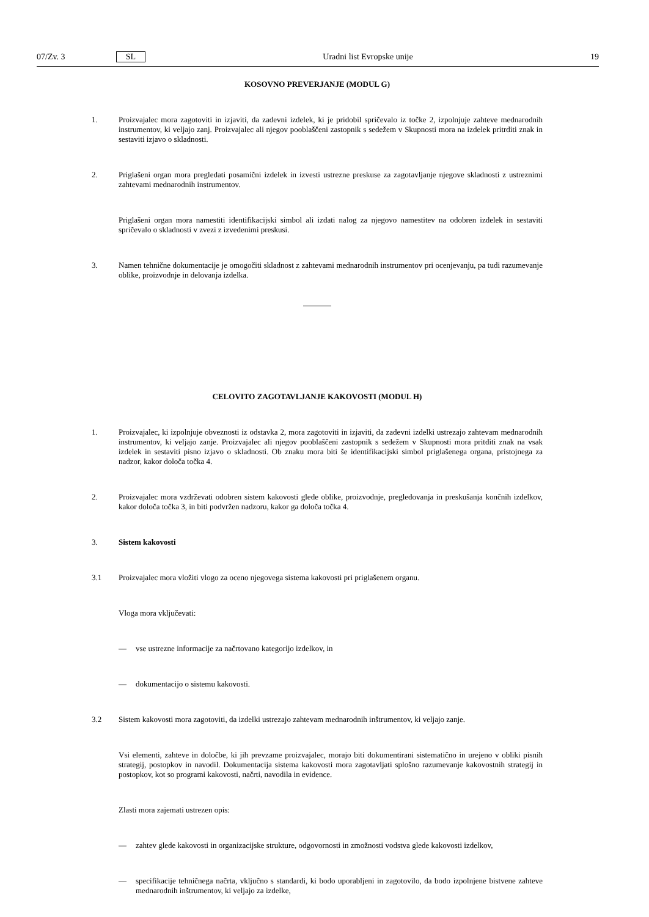07/Zv. 3 SL Uradni list Evropske unije 19
KOSOVNO PREVERJANJE (MODUL G)
1. Proizvajalec mora zagotoviti in izjaviti, da zadevni izdelek, ki je pridobil spričevalo iz točke 2, izpolnjuje zahteve mednarodnih instrumentov, ki veljajo zanj. Proizvajalec ali njegov pooblaščeni zastopnik s sedežem v Skupnosti mora na izdelek pritrditi znak in sestaviti izjavo o skladnosti.
2. Priglašeni organ mora pregledati posamični izdelek in izvesti ustrezne preskuse za zagotavljanje njegove skladnosti z ustreznimi zahtevami mednarodnih instrumentov.
Priglašeni organ mora namestiti identifikacijski simbol ali izdati nalog za njegovo namestitev na odobren izdelek in sestaviti spričevalo o skladnosti v zvezi z izvedenimi preskusi.
3. Namen tehnične dokumentacije je omogočiti skladnost z zahtevami mednarodnih instrumentov pri ocenjevanju, pa tudi razumevanje oblike, proizvodnje in delovanja izdelka.
CELOVITO ZAGOTAVLJANJE KAKOVOSTI (MODUL H)
1. Proizvajalec, ki izpolnjuje obveznosti iz odstavka 2, mora zagotoviti in izjaviti, da zadevni izdelki ustrezajo zahtevam mednarodnih instrumentov, ki veljajo zanje. Proizvajalec ali njegov pooblaščeni zastopnik s sedežem v Skupnosti mora pritditi znak na vsak izdelek in sestaviti pisno izjavo o skladnosti. Ob znaku mora biti še identifikacijski simbol priglašenega organa, pristojnega za nadzor, kakor določa točka 4.
2. Proizvajalec mora vzdrževati odobren sistem kakovosti glede oblike, proizvodnje, pregledovanja in preskušanja končnih izdelkov, kakor določa točka 3, in biti podvržen nadzoru, kakor ga določa točka 4.
3. Sistem kakovosti
3.1 Proizvajalec mora vložiti vlogo za oceno njegovega sistema kakovosti pri priglašenem organu.
Vloga mora vključevati:
— vse ustrezne informacije za načrtovano kategorijo izdelkov, in
— dokumentacijo o sistemu kakovosti.
3.2 Sistem kakovosti mora zagotoviti, da izdelki ustrezajo zahtevam mednarodnih inštrumentov, ki veljajo zanje.
Vsi elementi, zahteve in določbe, ki jih prevzame proizvajalec, morajo biti dokumentirani sistematično in urejeno v obliki pisnih strategij, postopkov in navodil. Dokumentacija sistema kakovosti mora zagotavljati splošno razumevanje kakovostnih strategij in postopkov, kot so programi kakovosti, načrti, navodila in evidence.
Zlasti mora zajemati ustrezen opis:
— zahtev glede kakovosti in organizacijske strukture, odgovornosti in zmožnosti vodstva glede kakovosti izdelkov,
— specifikacije tehničnega načrta, vključno s standardi, ki bodo uporabljeni in zagotovilo, da bodo izpolnjene bistvene zahteve mednarodnih inštrumentov, ki veljajo za izdelke,